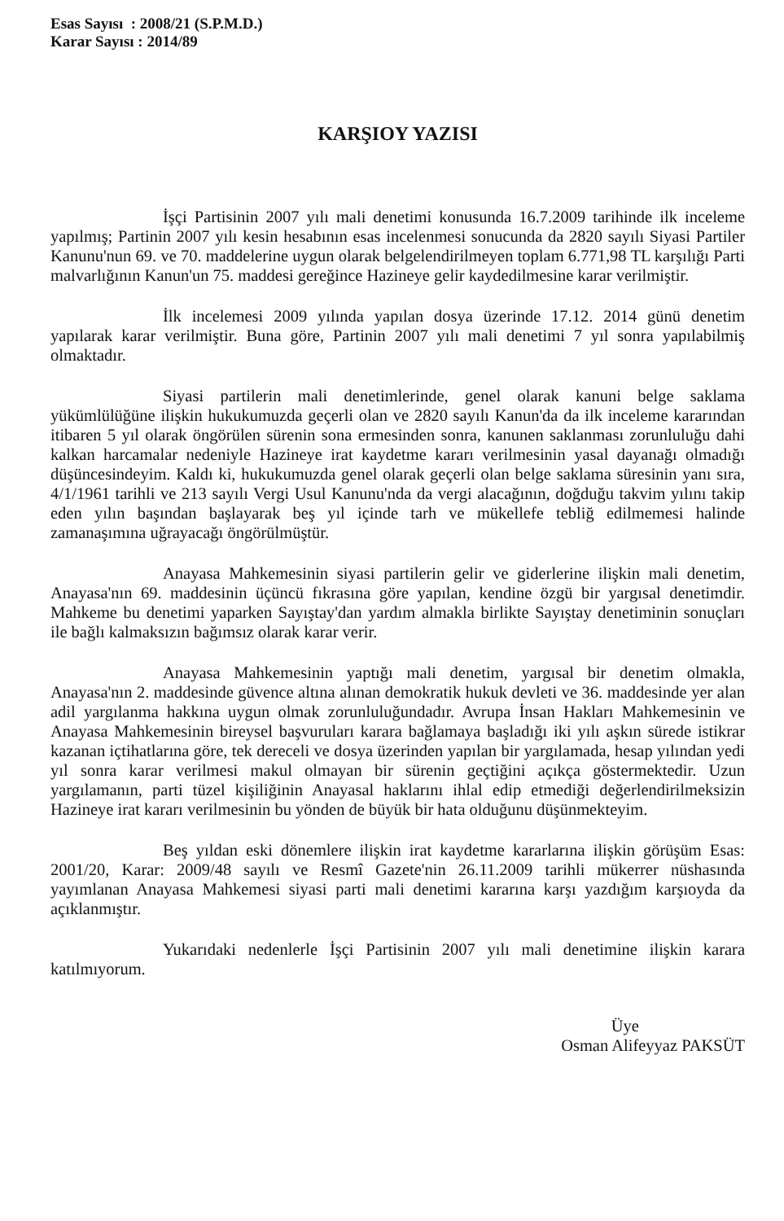Esas Sayısı : 2008/21 (S.P.M.D.)
Karar Sayısı : 2014/89
KARŞIOY YAZISI
İşçi Partisinin 2007 yılı mali denetimi konusunda 16.7.2009 tarihinde ilk inceleme yapılmış; Partinin 2007 yılı kesin hesabının esas incelenmesi sonucunda da 2820 sayılı Siyasi Partiler Kanunu'nun 69. ve 70. maddelerine uygun olarak belgelendirilmeyen toplam 6.771,98 TL karşılığı Parti malvarlığının Kanun'un 75. maddesi gereğince Hazineye gelir kaydedilmesine karar verilmiştir.
İlk incelemesi 2009 yılında yapılan dosya üzerinde 17.12. 2014 günü denetim yapılarak karar verilmiştir. Buna göre, Partinin 2007 yılı mali denetimi 7 yıl sonra yapılabilmiş olmaktadır.
Siyasi partilerin mali denetimlerinde, genel olarak kanuni belge saklama yükümlülüğüne ilişkin hukukumuzda geçerli olan ve 2820 sayılı Kanun'da da ilk inceleme kararından itibaren 5 yıl olarak öngörülen sürenin sona ermesinden sonra, kanunen saklanması zorunluluğu dahi kalkan harcamalar nedeniyle Hazineye irat kaydetme kararı verilmesinin yasal dayanağı olmadığı düşüncesindeyim. Kaldı ki, hukukumuzda genel olarak geçerli olan belge saklama süresinin yanı sıra, 4/1/1961 tarihli ve 213 sayılı Vergi Usul Kanunu'nda da vergi alacağının, doğduğu takvim yılını takip eden yılın başından başlayarak beş yıl içinde tarh ve mükellefe tebliğ edilmemesi halinde zamanaşımına uğrayacağı öngörülmüştür.
Anayasa Mahkemesinin siyasi partilerin gelir ve giderlerine ilişkin mali denetim, Anayasa'nın 69. maddesinin üçüncü fıkrasına göre yapılan, kendine özgü bir yargısal denetimdir. Mahkeme bu denetimi yaparken Sayıştay'dan yardım almakla birlikte Sayıştay denetiminin sonuçları ile bağlı kalmaksızın bağımsız olarak karar verir.
Anayasa Mahkemesinin yaptığı mali denetim, yargısal bir denetim olmakla, Anayasa'nın 2. maddesinde güvence altına alınan demokratik hukuk devleti ve 36. maddesinde yer alan adil yargılanma hakkına uygun olmak zorunluluğundadır. Avrupa İnsan Hakları Mahkemesinin ve Anayasa Mahkemesinin bireysel başvuruları karara bağlamaya başladığı iki yılı aşkın sürede istikrar kazanan içtihatlarına göre, tek dereceli ve dosya üzerinden yapılan bir yargılamada, hesap yılından yedi yıl sonra karar verilmesi makul olmayan bir sürenin geçtiğini açıkça göstermektedir. Uzun yargılamanın, parti tüzel kişiliğinin Anayasal haklarını ihlal edip etmediği değerlendirilmeksizin Hazineye irat kararı verilmesinin bu yönden de büyük bir hata olduğunu düşünmekteyim.
Beş yıldan eski dönemlere ilişkin irat kaydetme kararlarına ilişkin görüşüm Esas: 2001/20, Karar: 2009/48 sayılı ve Resmî Gazete'nin 26.11.2009 tarihli mükerrer nüshasında yayımlanan Anayasa Mahkemesi siyasi parti mali denetimi kararına karşı yazdığım karşıoyda da açıklanmıştır.
Yukarıdaki nedenlerle İşçi Partisinin 2007 yılı mali denetimine ilişkin karara katılmıyorum.
Üye
Osman Alifeyyaz PAKSÜT